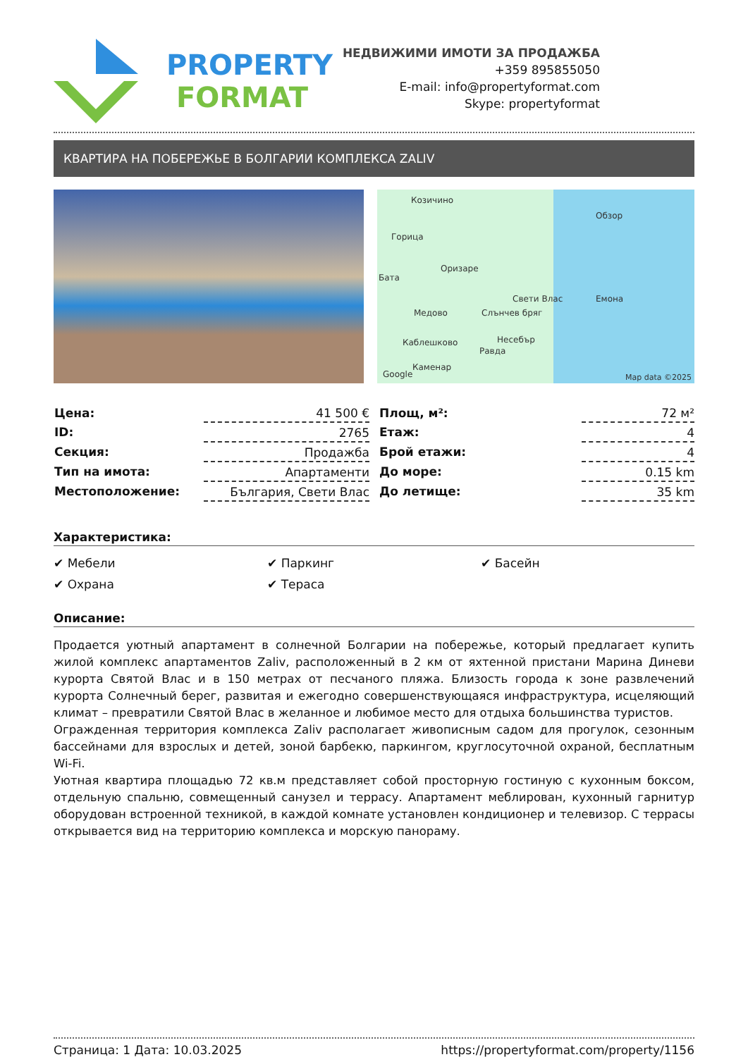PROPERTY
FORMAT
НЕДВИЖИМИ ИМОТИ ЗА ПРОДАЖБА
+359 895855050
E-mail: info@propertyformat.com
Skype: propertyformat
КВАРТИРА НА ПОБЕРЕЖЬЕ В БОЛГАРИИ КОМПЛЕКСА ZALIV
Козичино
Обзор
Горица
Оризаре
Бата
Свети Влас Емона
Медово Слънчев бряг
Каблешково Несебър
Равда
Каменар
Google Map data ©2025
| Цена: | 41 500 € |
| ID: | 2765 |
| Секция: | Продажба |
| Тип на имота: | Апартаменти |
| Местоположение: | България, Свети Влас |
| Площ, м²: | 72 м² |
| Етаж: | 4 |
| Брой етажи: | 4 |
| До море: | 0.15 km |
| До летище: | 35 km |
Характеристика:
✔ Мебели
✔ Паркинг
✔ Басейн
✔ Охрана
✔ Тераса
Описание:
Продается уютный апартамент в солнечной Болгарии на побережье, который предлагает купить жилой комплекс апартаментов Zaliv, расположенный в 2 км от яхтенной пристани Марина Диневи курорта Святой Влас и в 150 метрах от песчаного пляжа. Близость города к зоне развлечений курорта Солнечный берег, развитая и ежегодно совершенствующаяся инфраструктура, исцеляющий климат – превратили Святой Влас в желанное и любимое место для отдыха большинства туристов.
Огражденная территория комплекса Zaliv располагает живописным садом для прогулок, сезонным бассейнами для взрослых и детей, зоной барбекю, паркингом, круглосуточной охраной, бесплатным Wi-Fi.
Уютная квартира площадью 72 кв.м представляет собой просторную гостиную с кухонным боксом, отдельную спальню, совмещенный санузел и террасу. Апартамент меблирован, кухонный гарнитур оборудован встроенной техникой, в каждой комнате установлен кондиционер и телевизор. С террасы открывается вид на территорию комплекса и морскую панораму.
Страница: 1 Дата: 10.03.2025 https://propertyformat.com/property/1156